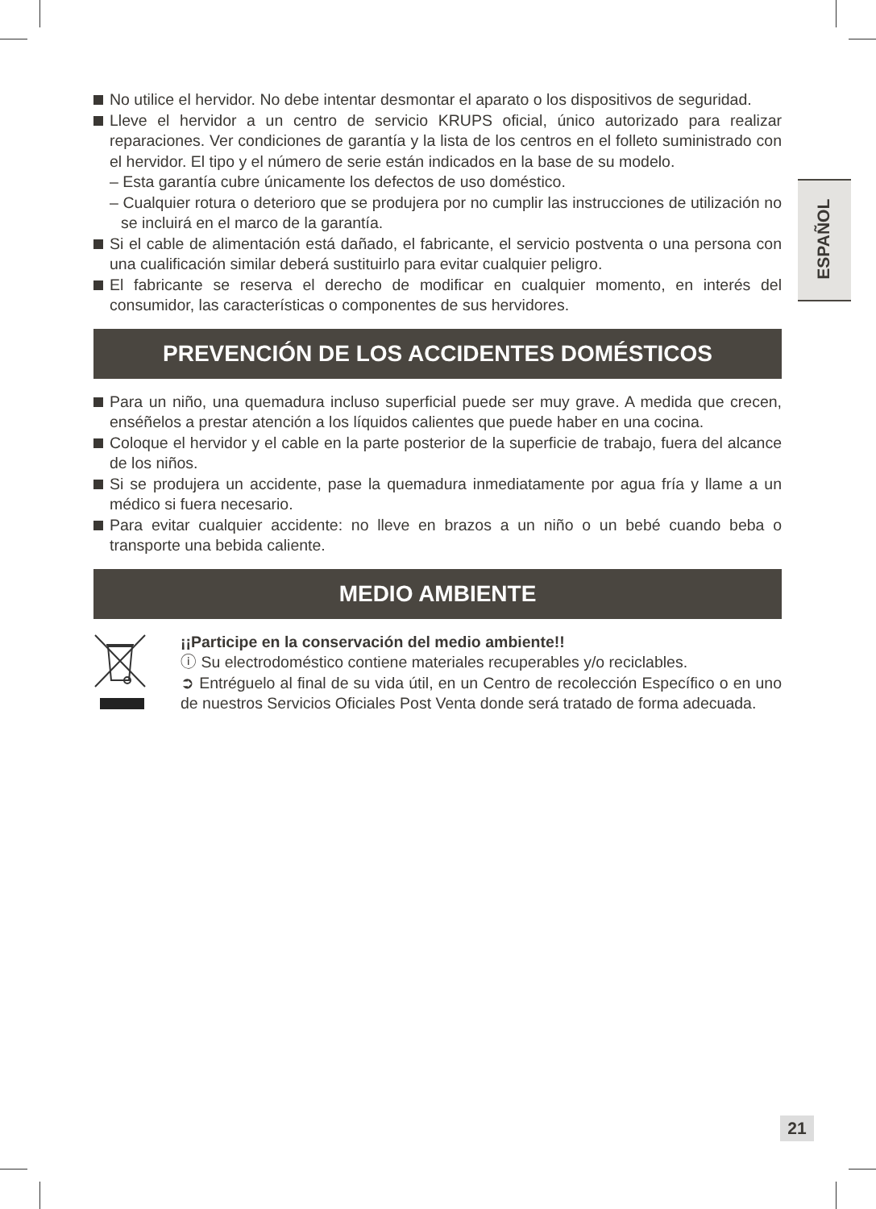No utilice el hervidor. No debe intentar desmontar el aparato o los dispositivos de seguridad.
Lleve el hervidor a un centro de servicio KRUPS oficial, único autorizado para realizar reparaciones. Ver condiciones de garantía y la lista de los centros en el folleto suministrado con el hervidor. El tipo y el número de serie están indicados en la base de su modelo.
– Esta garantía cubre únicamente los defectos de uso doméstico.
– Cualquier rotura o deterioro que se produjera por no cumplir las instrucciones de utilización no se incluirá en el marco de la garantía.
Si el cable de alimentación está dañado, el fabricante, el servicio postventa o una persona con una cualificación similar deberá sustituirlo para evitar cualquier peligro.
El fabricante se reserva el derecho de modificar en cualquier momento, en interés del consumidor, las características o componentes de sus hervidores.
PREVENCIÓN DE LOS ACCIDENTES DOMÉSTICOS
Para un niño, una quemadura incluso superficial puede ser muy grave. A medida que crecen, enséñelos a prestar atención a los líquidos calientes que puede haber en una cocina.
Coloque el hervidor y el cable en la parte posterior de la superficie de trabajo, fuera del alcance de los niños.
Si se produjera un accidente, pase la quemadura inmediatamente por agua fría y llame a un médico si fuera necesario.
Para evitar cualquier accidente: no lleve en brazos a un niño o un bebé cuando beba o transporte una bebida caliente.
MEDIO AMBIENTE
¡¡Participe en la conservación del medio ambiente!!
ⓘ Su electrodoméstico contiene materiales recuperables y/o reciclables.
➲ Entréguelo al final de su vida útil, en un Centro de recolección Específico o en uno de nuestros Servicios Oficiales Post Venta donde será tratado de forma adecuada.
ESPAÑOL
21